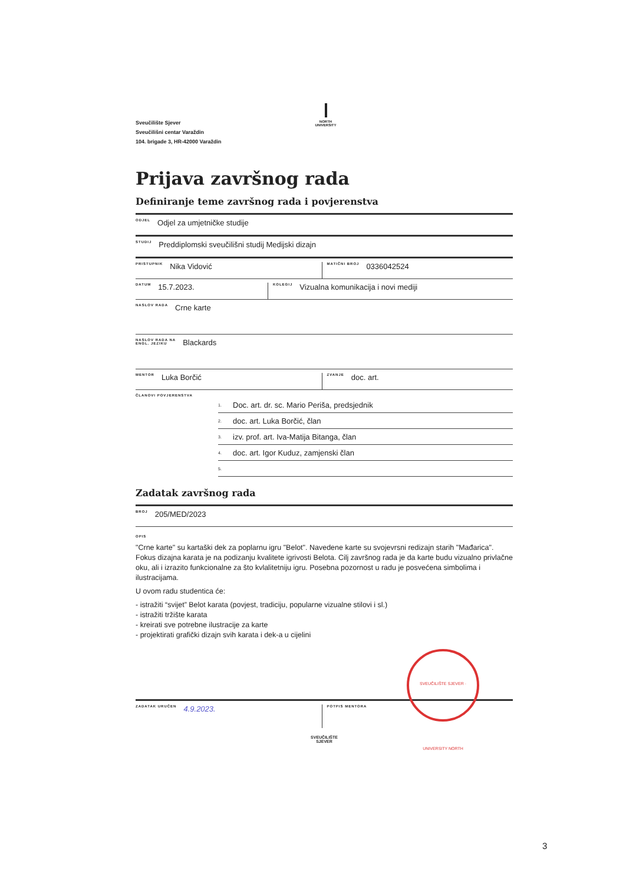Sveučilište Sjever
Sveučilišni centar Varaždin
104. brigade 3, HR-42000 Varaždin
NORTH
UNIVERSITY
Prijava završnog rada
Definiranje teme završnog rada i povjerenstva
ODJEL Odjel za umjetničke studije
STUDIJ Preddiplomski sveučilišni studij Medijski dizajn
PRISTUPNIK Nika Vidović
MATIČNI BROJ 0336042524
DATUM 15.7.2023.
KOLEGIJ Vizualna komunikacija i novi mediji
NASLOV RADA Crne karte
NASLOV RADA NA
ENGL. JEZIKU Blackards
MENTOR Luka Borčić
ZVANJE doc. art.
ČLANOVI POVJERENSTVA
1. Doc. art. dr. sc. Mario Periša, predsjednik
2. doc. art. Luka Borčić, član
3. izv. prof. art. Iva-Matija Bitanga, član
4. doc. art. Igor Kuduz, zamjenski član
5.
Zadatak završnog rada
BROJ 205/MED/2023
OPIS
"Crne karte" su kartaški dek za poplarnu igru "Belot". Navedene karte su svojevrsni redizajn starih "Mađarica". Fokus dizajna karata je na podizanju kvalitete igrivosti Belota. Cilj završnog rada je da karte budu vizualno privlačne oku, ali i izrazito funkcionalne za što kvlalitetniju igru. Posebna pozornost u radu je posvećena simbolima i ilustracijama.
U ovom radu studentica će:
- istražiti “svijet” Belot karata (povjest, tradiciju, popularne vizualne stilovi i sl.)
- istražiti tržište karata
- kreirati sve potrebne ilustracije za karte
- projektirati grafički dizajn svih karata i dek-a u cijelini
ZADATAK URUČEN 4.9.2023.
POTPIS MENTORA
SVEUČILIŠTE
SJEVER
SVEUČILIŠTE SJEVER · UNIVERSITY NORTH
3